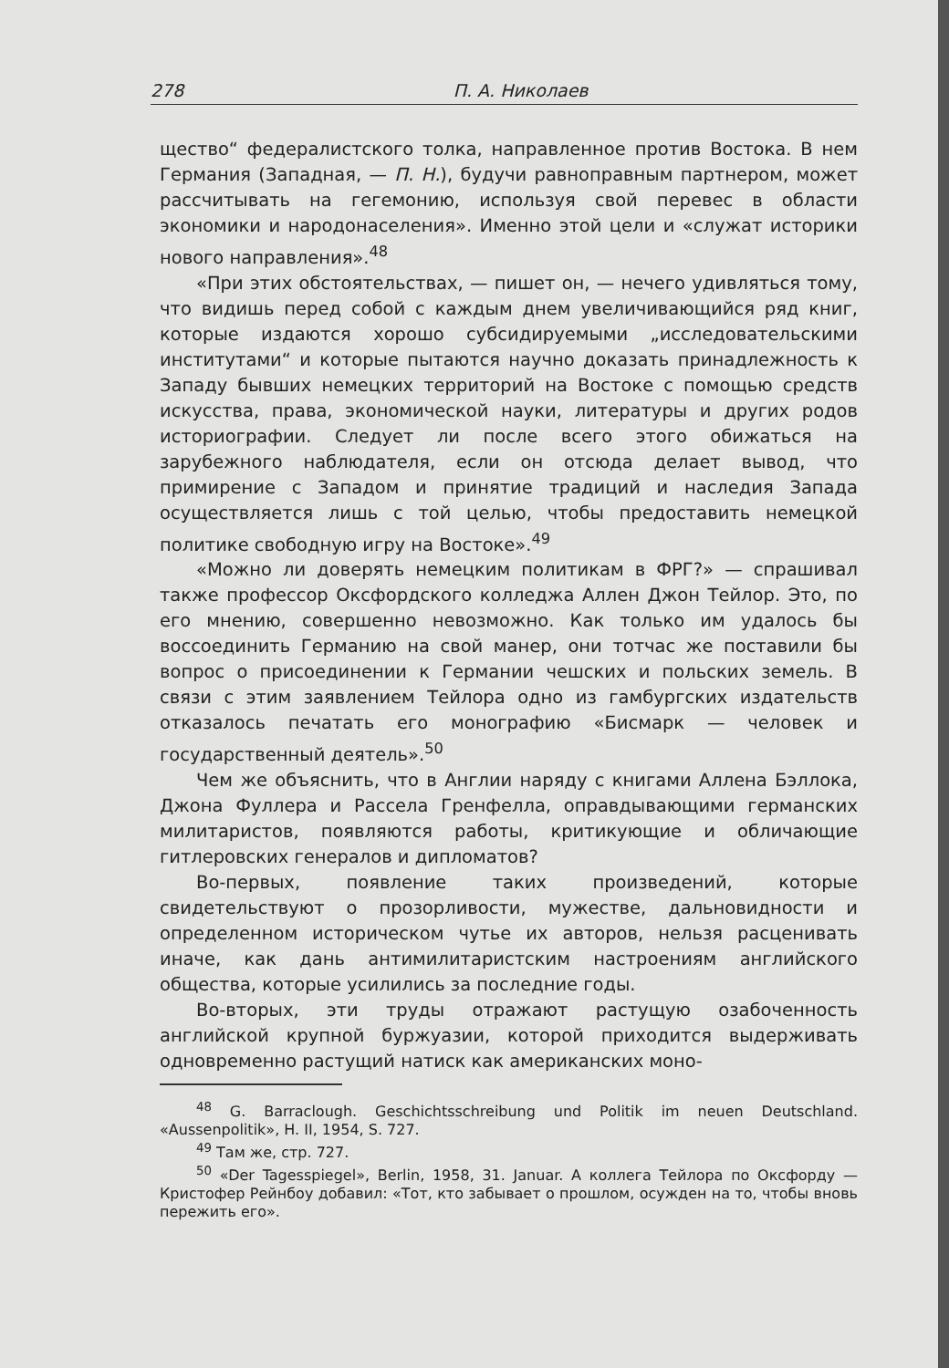278 П. А. Николаев
щество“ федералистского толка, направленное против Востока. В нем Германия (Западная, — П. Н.), будучи равноправным партнером, может рассчитывать на гегемонию, используя свой перевес в области экономики и народонаселения». Именно этой цели и «служат историки нового направления».<sup>48</sup>
«При этих обстоятельствах, — пишет он, — нечего удивляться тому, что видишь перед собой с каждым днем увеличивающийся ряд книг, которые издаются хорошо субсидируемыми „исследовательскими институтами“ и которые пытаются научно доказать принадлежность к Западу бывших немецких территорий на Востоке с помощью средств искусства, права, экономической науки, литературы и других родов историографии. Следует ли после всего этого обижаться на зарубежного наблюдателя, если он отсюда делает вывод, что примирение с Западом и принятие традиций и наследия Запада осуществляется лишь с той целью, чтобы предоставить немецкой политике свободную игру на Востоке».<sup>49</sup>
«Можно ли доверять немецким политикам в ФРГ?» — спрашивал также профессор Оксфордского колледжа Аллен Джон Тейлор. Это, по его мнению, совершенно невозможно. Как только им удалось бы воссоединить Германию на свой манер, они тотчас же поставили бы вопрос о присоединении к Германии чешских и польских земель. В связи с этим заявлением Тейлора одно из гамбургских издательств отказалось печатать его монографию «Бисмарк — человек и государственный деятель».<sup>50</sup>
Чем же объяснить, что в Англии наряду с книгами Аллена Бэллока, Джона Фуллера и Рассела Гренфелла, оправдывающими германских милитаристов, появляются работы, критикующие и обличающие гитлеровских генералов и дипломатов?
Во-первых, появление таких произведений, которые свидетельствуют о прозорливости, мужестве, дальновидности и определенном историческом чутье их авторов, нельзя расценивать иначе, как дань антимилитаристским настроениям английского общества, которые усилились за последние годы.
Во-вторых, эти труды отражают растущую озабоченность английской крупной буржуазии, которой приходится выдерживать одновременно растущий натиск как американских моно-
<sup>48</sup> G. Barraclough. Geschichtsschreibung und Politik im neuen Deutschland. «Aussenpolitik», H. II, 1954, S. 727.
<sup>49</sup> Там же, стр. 727.
<sup>50</sup> «Der Tagesspiegel», Berlin, 1958, 31. Januar. А коллега Тейлора по Оксфорду — Кристофер Рейнбоу добавил: «Тот, кто забывает о прошлом, осужден на то, чтобы вновь пережить его».